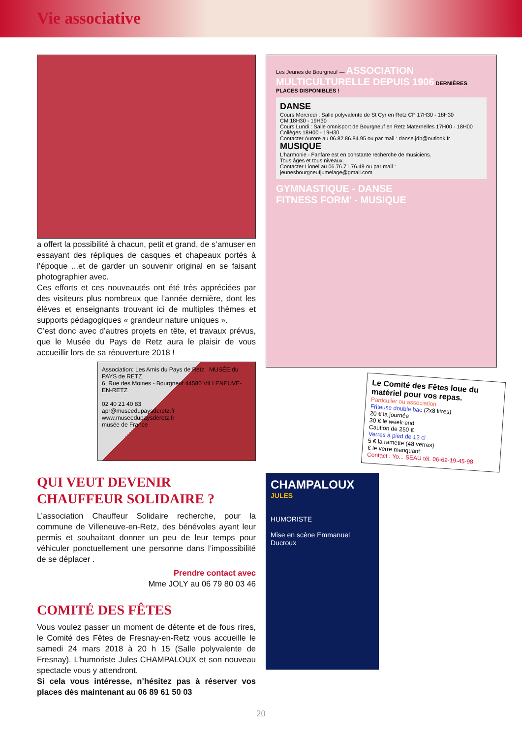Vie associative
a offert la possibilité à chacun, petit et grand, de s’amuser en essayant des répliques de casques et chapeaux portés à l’époque ...et de garder un souvenir original en se faisant photographier avec.
Ces efforts et ces nouveautés ont été très appréciées par des visiteurs plus nombreux que l’année dernière, dont les élèves et enseignants trouvant ici de multiples thèmes et supports pédagogiques « grandeur nature uniques ».
C’est donc avec d’autres projets en tête, et travaux prévus, que le Musée du Pays de Retz aura le plaisir de vous accueillir lors de sa réouverture 2018 !
Association: Les Amis du Pays de Retz MUSÉE du PAYS de RETZ
6, Rue des Moines - Bourgneuf 44580 VILLENEUVE-EN-RETZ
02 40 21 40 83
apr@museedupaysderetz.fr
www.museedupaysderetz.fr
musée de France
QUI VEUT DEVENIR
CHAUFFEUR SOLIDAIRE ?
L’association Chauffeur Solidaire recherche, pour la commune de Villeneuve-en-Retz, des bénévoles ayant leur permis et souhaitant donner un peu de leur temps pour véhiculer ponctuellement une personne dans l’impossibilité de se déplacer .
Prendre contact avec
Mme JOLY au 06 79 80 03 46
COMITÉ DES FÊTES
Vous voulez passer un moment de détente et de fous rires, le Comité des Fêtes de Fresnay-en-Retz vous accueille le samedi 24 mars 2018 à 20 h 15 (Salle polyvalente de Fresnay). L’humoriste Jules CHAMPALOUX et son nouveau spectacle vous y attendront.
Si cela vous intéresse, n’hésitez pas à réserver vos places dès maintenant au 06 89 61 50 03
Les Jeunes de Bourgneuf — ASSOCIATION MULTICULTURELLE DEPUIS 1906 DERNIÈRES PLACES DISPONIBLES !
DANSE
Cours Mercredi : Salle polyvalente de St Cyr en Retz CP 17H30 - 18H30
CM 18H30 - 19H30
Cours Lundi : Salle omnisport de Bourgneuf en Retz Maternelles 17H00 - 18H00
Collèges 18H00 - 19H30
Contacter Aurore au 06.82.86.84.95 ou par mail : danse.jdb@outlook.fr
MUSIQUE
L’harmonie - Fanfare est en constante recherche de musiciens.
Tous âges et tous niveaux.
Contacter Lionel au 06.76.71.76.49 ou par mail : jeunesbourgneufjumelage@gmail.com
GYMNASTIQUE - DANSE
FITNESS FORM' - MUSIQUE
Le Comité des Fêtes loue du matériel pour vos repas.
Particulier ou association
Friteuse double bac (2x8 litres)
20 € la journée
30 € le week-end
Caution de 250 €
Verres à pied de 12 cl
5 € la ramette (48 verres)
€ le verre manquant
Contact : Yo... SEAU tél. 06-62-19-45-98
CHAMPALOUX
JULES
HUMORISTE
Mise en scène Emmanuel Ducroux
20